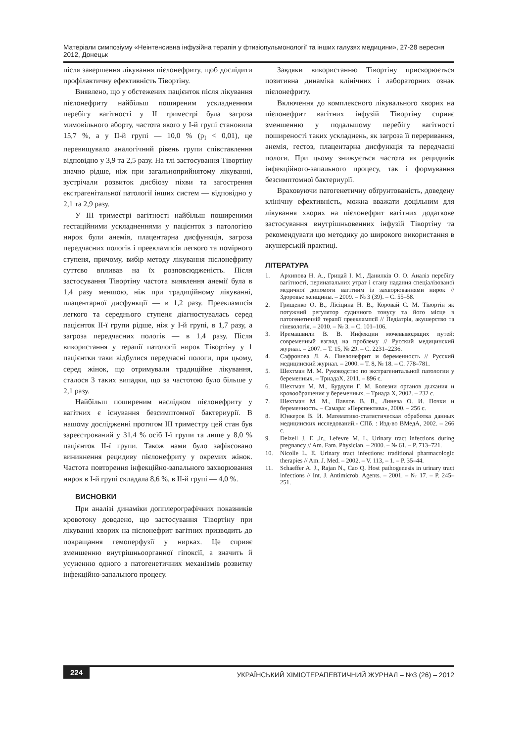Матеріали симпозіуму «Неінтенсивна інфузійна терапія у фтизіопульмонології та інших галузях медицини», 27-28 вересня 2012, Донецьк
після завершення лікування пієлонефриту, щоб дослідити профілактичну ефективність Тівортіну.
Виявлено, що у обстежених пацієнток після лікування пієлонефриту найбільш поширеним ускладненням перебігу вагітності у ІІ триместрі була загроза мимовільного аборту, частота якого у І-й групі становила 15,7 %, а у ІІ-й групі — 10,0 % (p<sub>I</sub> < 0,01), це перевищувало аналогічний рівень групи співставлення відповідно у 3,9 та 2,5 разу. На тлі застосування Тівортіну значно рідше, ніж при загальноприйнятому лікуванні, зустрічали розвиток дисбіозу піхви та загострення екстрагенітальної патології інших систем — відповідно у 2,1 та 2,9 разу.
У ІІІ триместрі вагітності найбільш поширеними гестаційними ускладненнями у пацієнток з патологією нирок були анемія, плацентарна дисфункція, загроза передчасних пологів і прееклампсія легкого та помірного ступеня, причому, вибір методу лікування пієлонефриту суттєво впливав на їх розповсюдженість. Після застосування Тівортіну частота виявлення анемії була в 1,4 разу меншою, ніж при традиційному лікуванні, плацентарної дисфункції — в 1,2 разу. Прееклампсія легкого та середнього ступеня діагностувалась серед пацієнток ІІ-ї групи рідше, ніж у І-й групі, в 1,7 разу, а загроза передчасних пологів — в 1,4 разу. Після використання у терапії патології нирок Тівортіну у 1 пацієнтки таки відбулися передчасні пологи, при цьому, серед жінок, що отримували традиційне лікування, сталося 3 таких випадки, що за частотою було більше у 2,1 разу.
Найбільш поширеним наслідком пієлонефриту у вагітних є існування безсимптомної бактериурії. В нашому дослідженні протягом ІІІ триместру цей стан був зареєстрований у 31,4 % осіб І-ї групи та лише у 8,0 % пацієнток ІІ-ї групи. Також нами було зафіксовано виникнення рецидиву пієлонефриту у окремих жінок. Частота повторення інфекційно-запального захворювання нирок в І-й групі складала 8,6 %, в ІІ-й групі — 4,0 %.
ВИСНОВКИ
При аналізі динаміки допплерографічних показників кровотоку доведено, що застосування Тівортіну при лікуванні хворих на пієлонефрит вагітних призводить до покращання гемоперфузії у нирках. Це сприяє зменшенню внутрішньоорганної гіпоксії, а значить й усуненню одного з патогенетичних механізмів розвитку інфекційно-запального процесу.
Завдяки використанню Тівортіну прискорюється позитивна динаміка клінічних і лабораторних ознак пієлонефриту.
Включення до комплексного лікувального хворих на пієлонефрит вагітних інфузій Тівортіну сприяє зменшенню у подальшому перебігу вагітності поширеності таких ускладнень, як загроза її переривання, анемія, гестоз, плацентарна дисфункція та передчасні пологи. При цьому знижується частота як рецидивів інфекційного-запального процесу, так і формування безсимптомної бактериурії.
Враховуючи патогенетичну обґрунтованість, доведену клінічну ефективність, можна вважати доцільним для лікування хворих на пієлонефрит вагітних додаткове застосування внутрішньовенних інфузій Тівортіну та рекомендувати цю методику до широкого використання в акушерській практиці.
ЛІТЕРАТУРА
1. Архипова Н. А., Грицай І. М., Данилків О. О. Аналіз перебігу вагітності, перинатальних утрат і стану надання спеціалізованої медичної допомоги вагітним із захворюваннями нирок // Здоровье женщины. – 2009. – № 3 (39). – С. 55–58.
2. Грищенко О. В., Лісіцина Н. В., Коровай С. М. Тівортін як потужний регулятор судинного тонусу та його місце в патогенетичній терапії прееклампсії // Педіатрія, акушерство та гінекологія. – 2010. – № 3. – С. 101–106.
3. Иремашвили В. В. Инфекции мочевыводящих путей: современный взгляд на проблему // Русский медицинский журнал. – 2007. – Т. 15, № 29. – С. 2231–2236.
4. Сафронова Л. А. Пиелонефрит и беременность // Русский медицинский журнал. – 2000. – Т. 8, № 18. – С. 778–781.
5. Шехтман М. М. Руководство по экстрагенитальной патологии у беременных. – ТриадаХ, 2011. – 896 с.
6. Шехтман М. М., Бурдули Г. М. Болезни органов дыхания и кровообращения у беременных. – Триада Х, 2002. – 232 с.
7. Шехтман М. М., Павлов В. В., Линева О. И. Почки и беременность. – Самара: «Перспектива», 2000. – 256 с.
8. Юнкеров В. И. Математико-статистическая обработка данных медицинских исследований.- СПб. : Изд-во ВМедА, 2002. – 266 с.
9. Delzell J. E .Jr., Lefevre M. L. Urinary tract infections during pregnancy // Am. Fam. Physician. – 2000. – № 61. – P. 713–721.
10. Nicolle L. E. Urinary tract infections: traditional pharmacologic therapies // Am. J. Med. – 2002. – V. 113, – 1. – P. 35–44.
11. Schaeffer A. J., Rajan N., Cao Q. Host pathogenesis in urinary tract infections // Int. J. Antimicrob. Agents. – 2001. – № 17. – P. 245–251.
224 УКРАЇНСЬКИЙ ХІМІОТЕРАПЕВТИЧНИЙ ЖУРНАЛ – №3 (26) – 2012